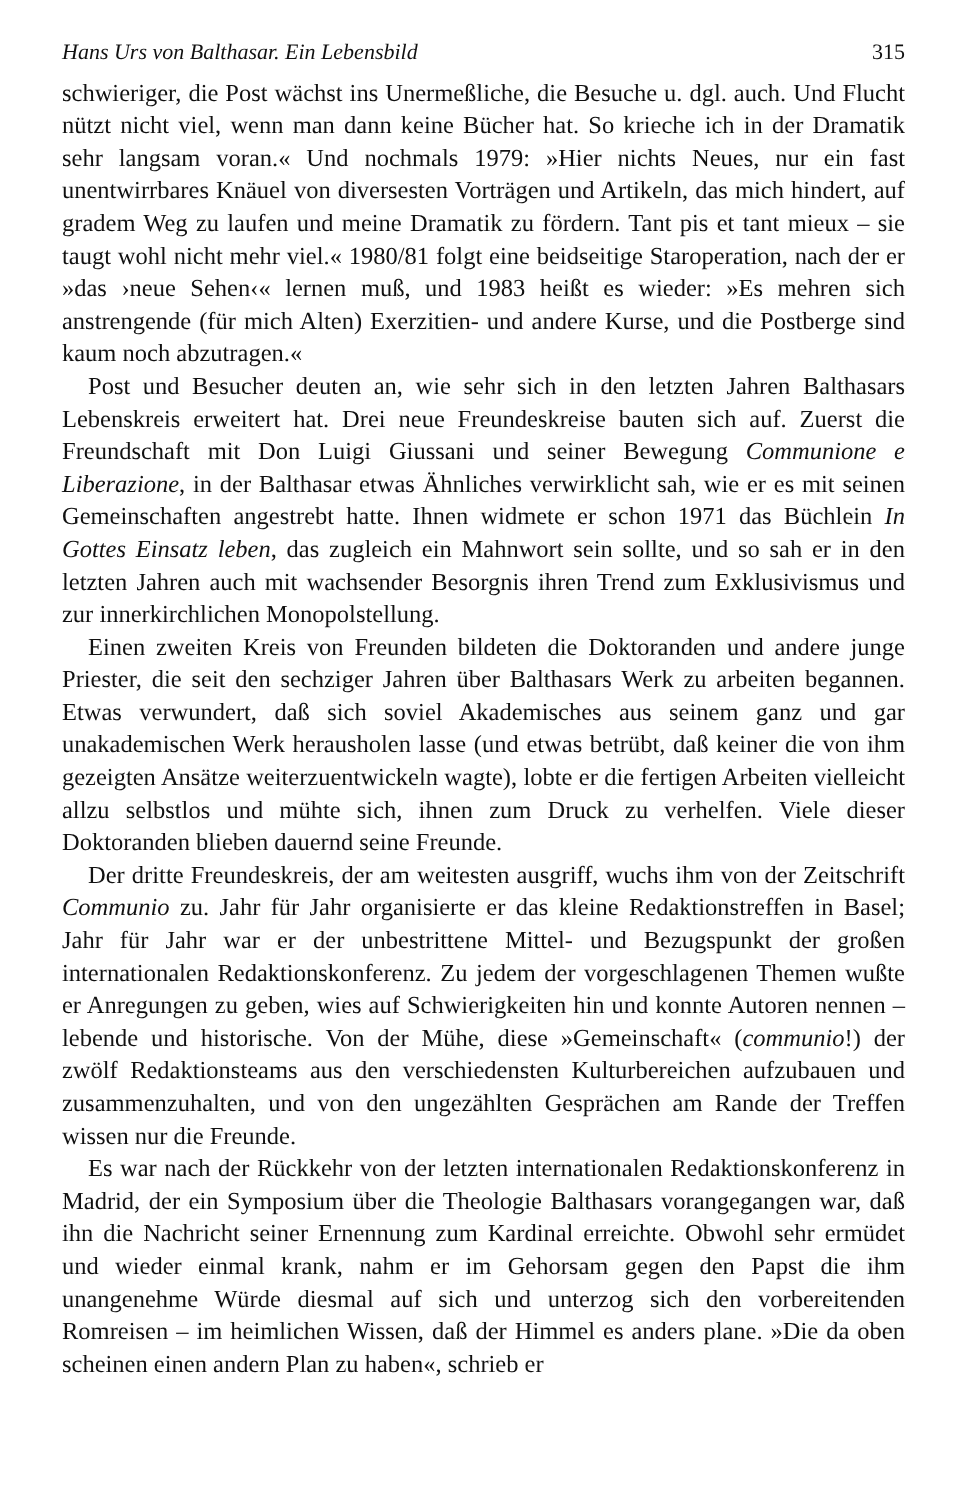Hans Urs von Balthasar. Ein Lebensbild 315
schwieriger, die Post wächst ins Unermeßliche, die Besuche u. dgl. auch. Und Flucht nützt nicht viel, wenn man dann keine Bücher hat. So krieche ich in der Dramatik sehr langsam voran.« Und nochmals 1979: »Hier nichts Neues, nur ein fast unentwirrbares Knäuel von diversesten Vorträgen und Artikeln, das mich hindert, auf gradem Weg zu laufen und meine Dramatik zu fördern. Tant pis et tant mieux – sie taugt wohl nicht mehr viel.« 1980/81 folgt eine beidseitige Staroperation, nach der er »das ›neue Sehen‹« lernen muß, und 1983 heißt es wieder: »Es mehren sich anstrengende (für mich Alten) Exerzitien- und andere Kurse, und die Postberge sind kaum noch abzutragen.«
Post und Besucher deuten an, wie sehr sich in den letzten Jahren Balthasars Lebenskreis erweitert hat. Drei neue Freundeskreise bauten sich auf. Zuerst die Freundschaft mit Don Luigi Giussani und seiner Bewegung Communione e Liberazione, in der Balthasar etwas Ähnliches verwirklicht sah, wie er es mit seinen Gemeinschaften angestrebt hatte. Ihnen widmete er schon 1971 das Büchlein In Gottes Einsatz leben, das zugleich ein Mahnwort sein sollte, und so sah er in den letzten Jahren auch mit wachsender Besorgnis ihren Trend zum Exklusivismus und zur innerkirchlichen Monopolstellung.
Einen zweiten Kreis von Freunden bildeten die Doktoranden und andere junge Priester, die seit den sechziger Jahren über Balthasars Werk zu arbeiten begannen. Etwas verwundert, daß sich soviel Akademisches aus seinem ganz und gar unakademischen Werk herausholen lasse (und etwas betrübt, daß keiner die von ihm gezeigten Ansätze weiterzuentwickeln wagte), lobte er die fertigen Arbeiten vielleicht allzu selbstlos und mühte sich, ihnen zum Druck zu verhelfen. Viele dieser Doktoranden blieben dauernd seine Freunde.
Der dritte Freundeskreis, der am weitesten ausgriff, wuchs ihm von der Zeitschrift Communio zu. Jahr für Jahr organisierte er das kleine Redaktionstreffen in Basel; Jahr für Jahr war er der unbestrittene Mittel- und Bezugspunkt der großen internationalen Redaktionskonferenz. Zu jedem der vorgeschlagenen Themen wußte er Anregungen zu geben, wies auf Schwierigkeiten hin und konnte Autoren nennen – lebende und historische. Von der Mühe, diese »Gemeinschaft« (communio!) der zwölf Redaktionsteams aus den verschiedensten Kulturbereichen aufzubauen und zusammenzuhalten, und von den ungezählten Gesprächen am Rande der Treffen wissen nur die Freunde.
Es war nach der Rückkehr von der letzten internationalen Redaktionskonferenz in Madrid, der ein Symposium über die Theologie Balthasars vorangegangen war, daß ihn die Nachricht seiner Ernennung zum Kardinal erreichte. Obwohl sehr ermüdet und wieder einmal krank, nahm er im Gehorsam gegen den Papst die ihm unangenehme Würde diesmal auf sich und unterzog sich den vorbereitenden Romreisen – im heimlichen Wissen, daß der Himmel es anders plane. »Die da oben scheinen einen andern Plan zu haben«, schrieb er